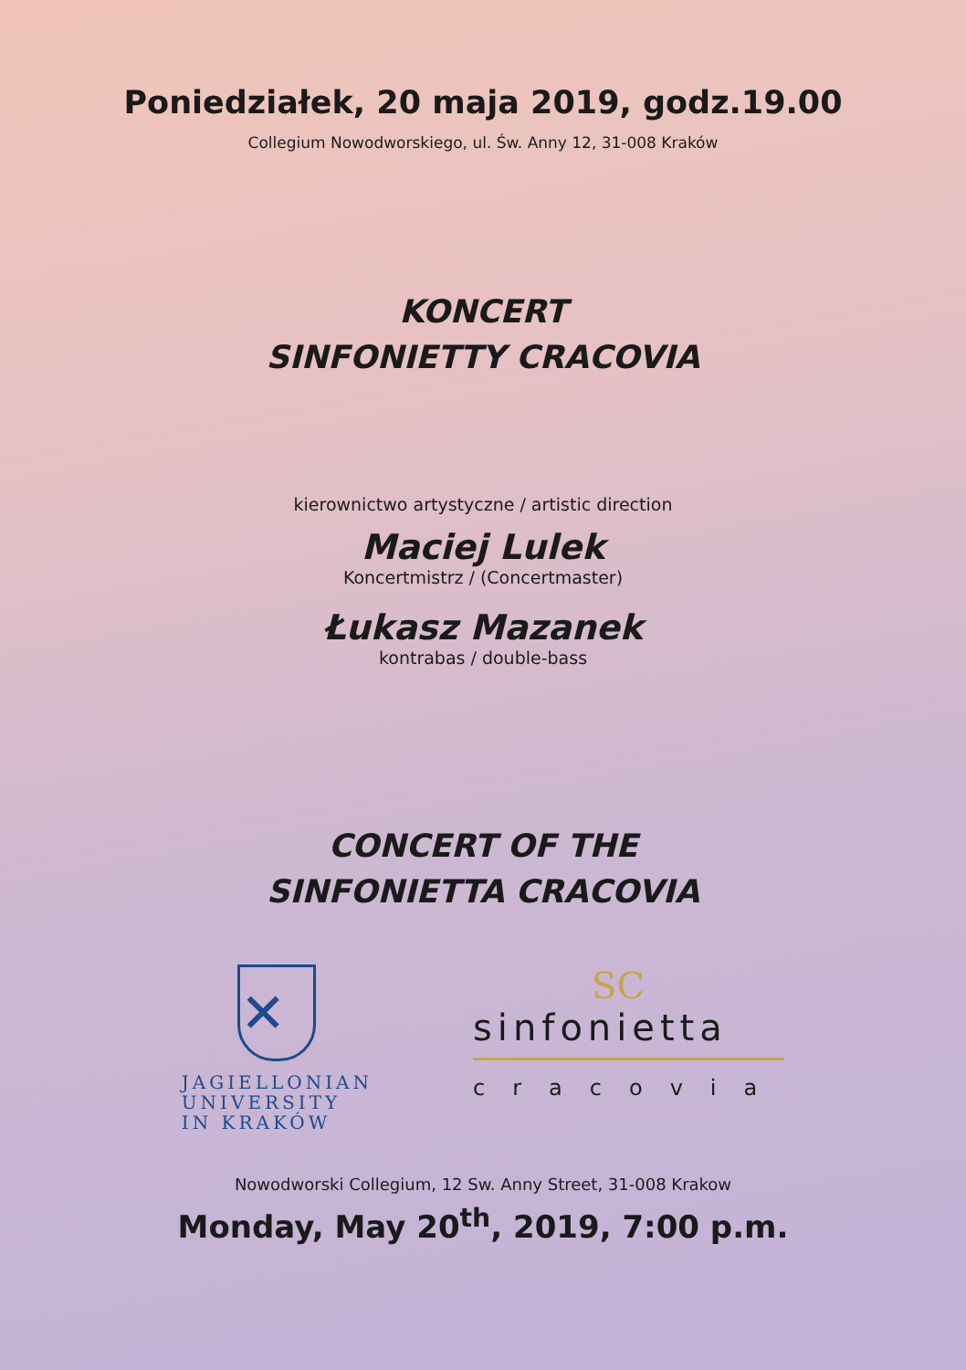Poniedziałek, 20 maja 2019, godz.19.00
Collegium Nowodworskiego, ul. Św. Anny 12, 31-008 Kraków
KONCERT
SINFONIETTY CRACOVIA
kierownictwo artystyczne / artistic direction
Maciej Lulek
Koncertmistrz / (Concertmaster)
Łukasz Mazanek
kontrabas / double-bass
CONCERT OF THE
SINFONIETTA CRACOVIA
✕
JAGIELLONIAN
UNIVERSITY
IN KRAKÓW
SC
sinfonietta
cracovia
Nowodworski Collegium, 12 Sw. Anny Street, 31-008 Krakow
Monday, May 20<sup>th</sup>, 2019, 7:00 p.m.